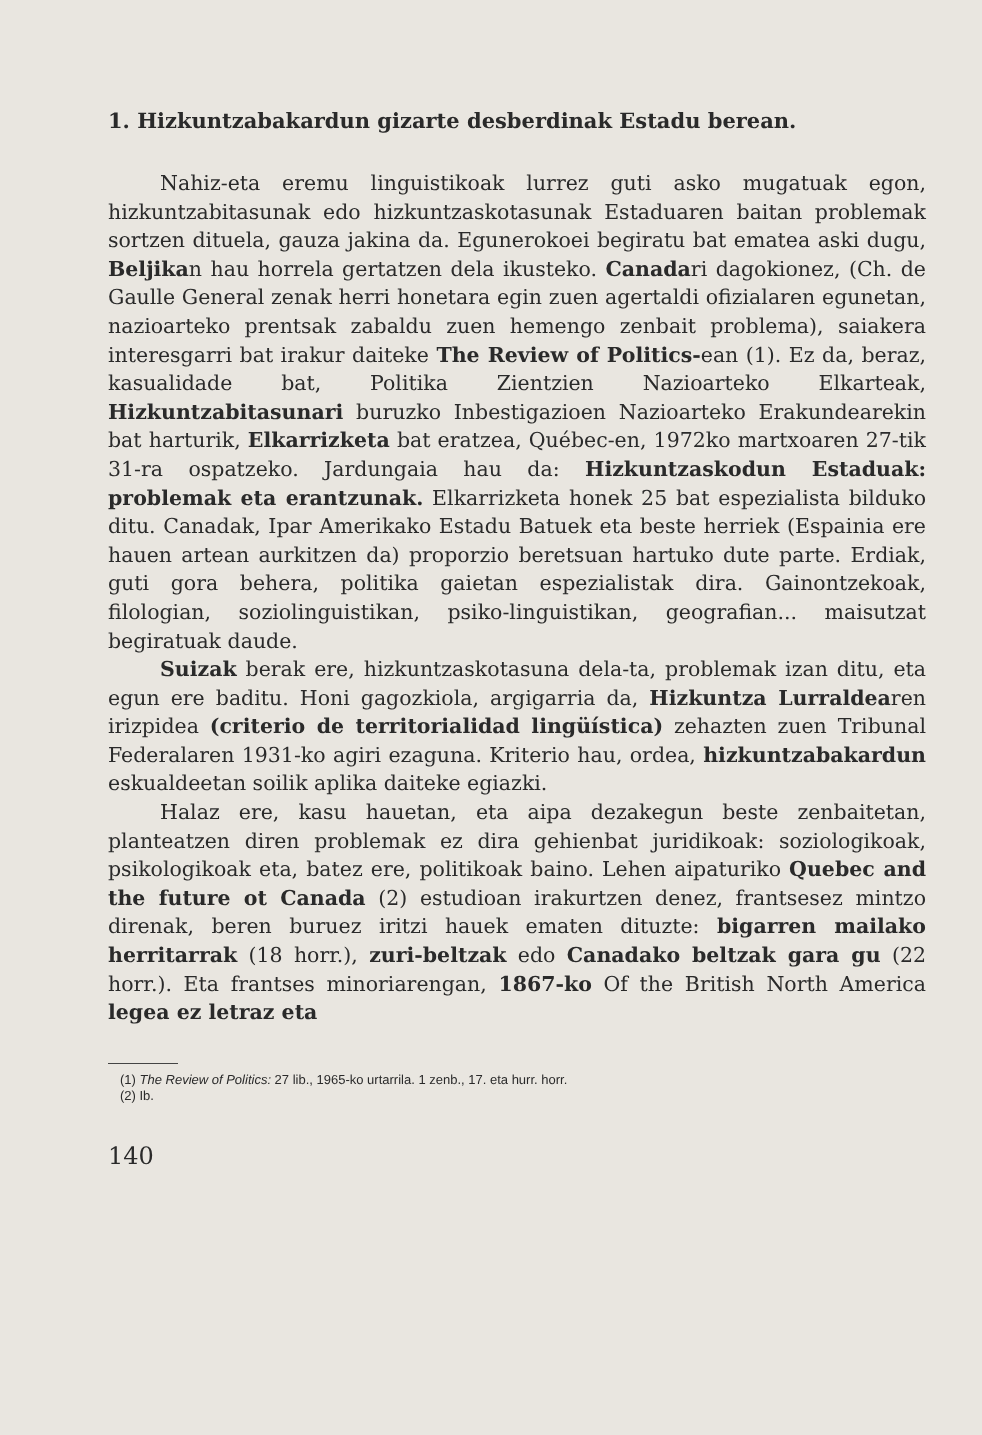1. Hizkuntzabakardun gizarte desberdinak Estadu berean.
Nahiz-eta eremu linguistikoak lurrez guti asko mugatuak egon, hizkuntzabitasunak edo hizkuntzaskotasunak Estaduaren baitan problemak sortzen dituela, gauza jakina da. Egunerokoei begiratu bat ematea aski dugu, Beljikan hau horrela gertatzen dela ikusteko. Canadari dagokionez, (Ch. de Gaulle General zenak herri honetara egin zuen agertaldi ofizialaren egunetan, nazioarteko prentsak zabaldu zuen hemengo zenbait problema), saiakera interesgarri bat irakur daiteke The Review of Politics-ean (1). Ez da, beraz, kasualidade bat, Politika Zientzien Nazioarteko Elkarteak, Hizkuntzabitasunari buruzko Inbestigazioen Nazioarteko Erakundearekin bat harturik, Elkarrizketa bat eratzea, Québec-en, 1972ko martxoaren 27-tik 31-ra ospatzeko. Jardungaia hau da: Hizkuntzaskodun Estaduak: problemak eta erantzunak. Elkarrizketa honek 25 bat espezialista bilduko ditu. Canadak, Ipar Amerikako Estadu Batuek eta beste herriek (Espainia ere hauen artean aurkitzen da) proporzio beretsuan hartuko dute parte. Erdiak, guti gora behera, politika gaietan espezialistak dira. Gainontzekoak, filologian, soziolinguistikan, psiko-linguistikan, geografian... maisutzat begiratuak daude.
Suizak berak ere, hizkuntzaskotasuna dela-ta, problemak izan ditu, eta egun ere baditu. Honi gagozkiola, argigarria da, Hizkuntza Lurraldearen irizpidea (criterio de territorialidad lingüística) zehazten zuen Tribunal Federalaren 1931-ko agiri ezaguna. Kriterio hau, ordea, hizkuntzabakardun eskualdeetan soilik aplika daiteke egiazki.
Halaz ere, kasu hauetan, eta aipa dezakegun beste zenbaitetan, planteatzen diren problemak ez dira gehienbat juridikoak: soziologikoak, psikologikoak eta, batez ere, politikoak baino. Lehen aipaturiko Quebec and the future ot Canada (2) estudioan irakurtzen denez, frantsesez mintzo direnak, beren buruez iritzi hauek ematen dituzte: bigarren mailako herritarrak (18 horr.), zuri-beltzak edo Canadako beltzak gara gu (22 horr.). Eta frantses minoriarengan, 1867-ko Of the British North America legea ez letraz eta
(1) The Review of Politics: 27 lib., 1965-ko urtarrila. 1 zenb., 17. eta hurr. horr.
(2) Ib.
140